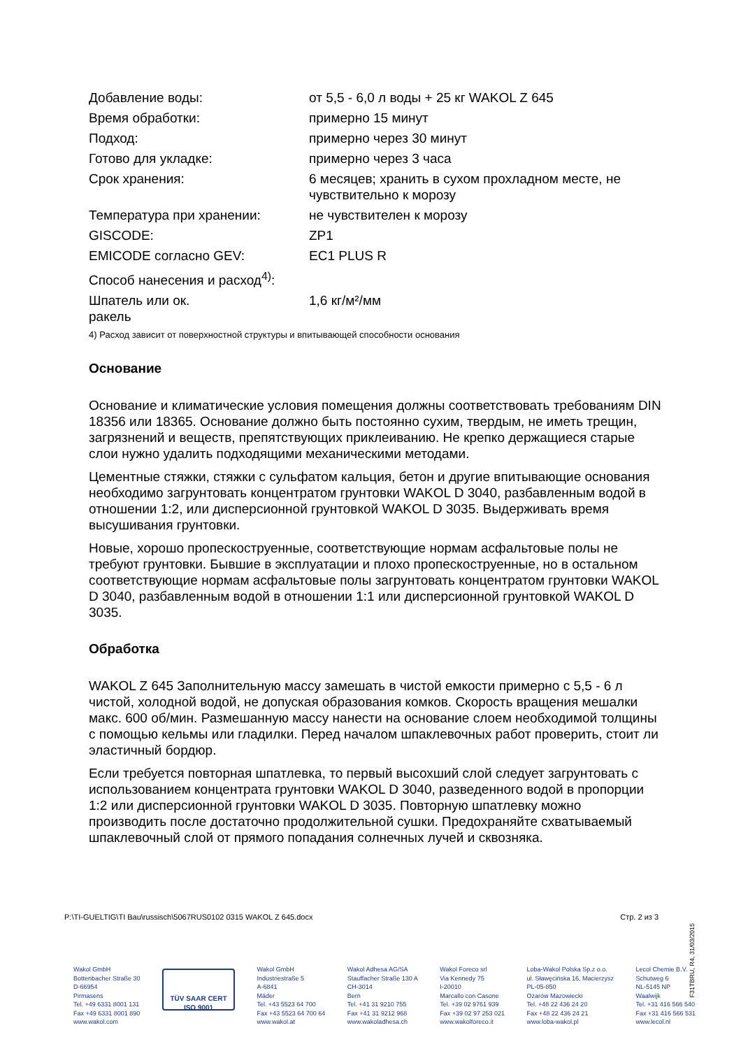| Добавление воды: | от 5,5 - 6,0 л воды + 25 кг WAKOL Z 645 |
| Время обработки: | примерно 15 минут |
| Подход: | примерно через 30 минут |
| Готово для укладке: | примерно через 3 часа |
| Срок хранения: | 6 месяцев; хранить в сухом прохладном месте, не чувствительно к морозу |
| Температура при хранении: | не чувствителен к морозу |
| GISCODE: | ZP1 |
| EMICODE согласно GEV: | EC1 PLUS R |
| Способ нанесения и расход<sup>4)</sup>: | |
| Шпатель или ок. ракель | 1,6 кг/м²/мм |
4) Расход зависит от поверхностной структуры и впитывающей способности основания
Основание
Основание и климатические условия помещения должны соответствовать требованиям DIN 18356 или 18365. Основание должно быть постоянно сухим, твердым, не иметь трещин, загрязнений и веществ, препятствующих приклеиванию. Не крепко держащиеся старые слои нужно удалить подходящими механическими методами.
Цементные стяжки, стяжки с сульфатом кальция, бетон и другие впитывающие основания необходимо загрунтовать концентратом грунтовки WAKOL D 3040, разбавленным водой в отношении 1:2, или дисперсионной грунтовкой WAKOL D 3035. Выдерживать время высушивания грунтовки.
Новые, хорошо пропескоструенные, соответствующие нормам асфальтовые полы не требуют грунтовки. Бывшие в эксплуатации и плохо пропескоструенные, но в остальном соответствующие нормам асфальтовые полы загрунтовать концентратом грунтовки WAKOL D 3040, разбавленным водой в отношении 1:1 или дисперсионной грунтовкой WAKOL D 3035.
Обработка
WAKOL Z 645 Заполнительную массу замешать в чистой емкости примерно с 5,5 - 6 л чистой, холодной водой, не допуская образования комков. Скорость вращения мешалки макс. 600 об/мин. Размешанную массу нанести на основание слоем необходимой толщины с помощью кельмы или гладилки. Перед началом шпаклевочных работ проверить, стоит ли эластичный бордюр.
Если требуется повторная шпатлевка, то первый высохший слой следует загрунтовать с использованием концентрата грунтовки WAKOL D 3040, разведенного водой в пропорции 1:2 или дисперсионной грунтовки WAKOL D 3035. Повторную шпатлевку можно производить после достаточно продолжительной сушки. Предохраняйте схватываемый шпаклевочный слой от прямого попадания солнечных лучей и сквозняка.
P:\TI-GUELTIG\TI Bau\russisch\5067RUS0102 0315 WAKOL Z 645.docx Стр. 2 из 3
F31TBRU, R4, 31/03/2015
Wakol GmbH
Bottenbacher Straße 30
D-66954
Pirmasens
Tel. +49 6331 8001 131
Fax +49 6331 8001 890
www.wakol.com
TÜV SAAR CERT
ISO 9001
Wakol GmbH
Industriestraße 5
A-6841
Mäder
Tel. +43 5523 64 700
Fax +43 5523 64 700 64
www.wakol.at
Wakol Adhesa AG/SA
Stauffacher Straße 130 A
CH-3014
Bern
Tel. +41 31 9210 755
Fax +41 31 9212 968
www.wakoladhesa.ch
Wakol Foreco srl
Via Kennedy 75
I-20010
Marcallo con Casone
Tel. +39 02 9761 939
Fax +39 02 97 253 021
www.wakolforeco.it
Loba-Wakol Polska Sp.z o.o.
ul. Sławęcińska 16, Macierzysz
PL-05-850
Ożarów Mazowiecki
Tel. +48 22 436 24 20
Fax +48 22 436 24 21
www.loba-wakol.pl
Lecol Chemie B.V.
Schutweg 6
NL-5145 NP
Waalwijk
Tel. +31 416 566 540
Fax +31 416 566 531
www.lecol.nl